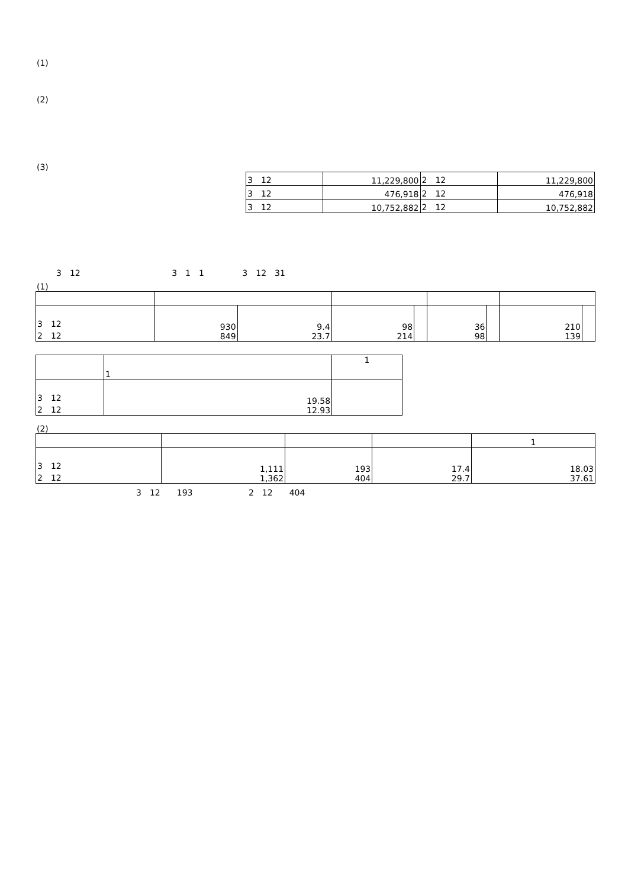(1)
(2)
(3)
| 3 12 | 11,229,800 | 2 12 | 11,229,800 |
| 3 12 | 476,918 | 2 12 | 476,918 |
| 3 12 | 10,752,882 | 2 12 | 10,752,882 |
3　12 3　1　1 3　12　31
(1)
| 3 12 2 12 | 930 849 | 9.4 23.7 | 98 214 | | 36 98 | | 210 139 | |
| | 1 | 1 |
| 3 12 2 12 | 19.58 12.93 | |
(2)
| | | | | 1 |
| 3 12 2 12 | 1,111 1,362 | 193 404 | 17.4 29.7 | 18.03 37.61 |
3　12　　193 2　12　　404